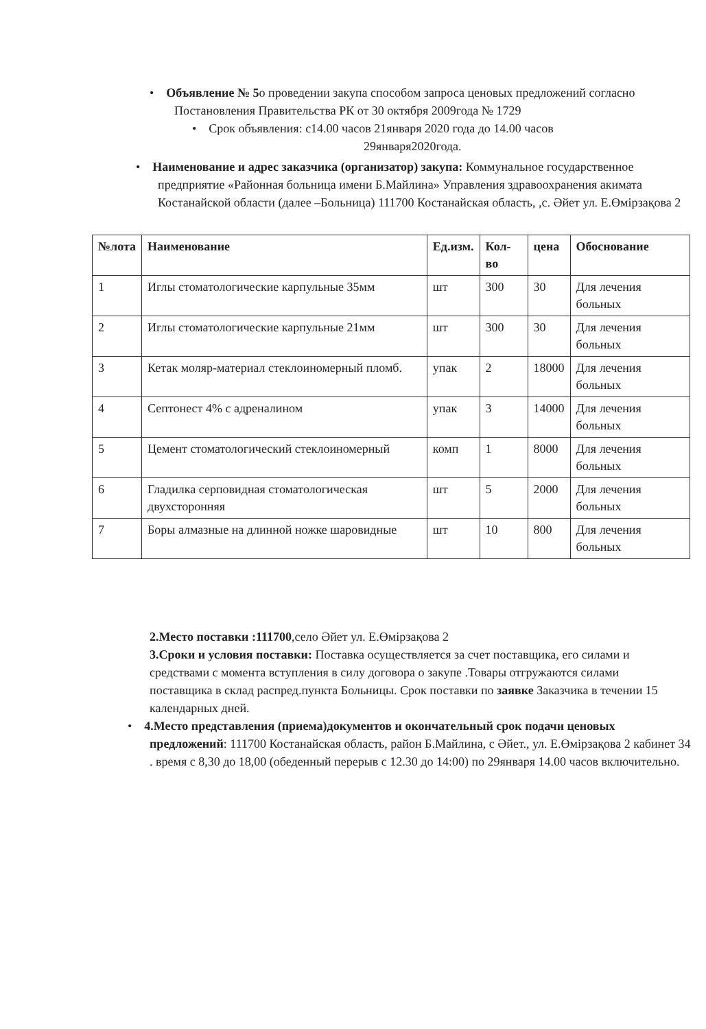• Объявление № 5о проведении закупа способом запроса ценовых предложений согласно Постановления Правительства РК от 30 октября 2009года № 1729
• Срок объявления: с14.00 часов 21января 2020 года до 14.00 часов 29января2020года.
• Наименование и адрес заказчика (организатор) закупа: Коммунальное государственное предприятие «Районная больница имени Б.Майлина» Управления здравоохранения акимата Костанайской области (далее –Больница) 111700 Костанайская область, ,с. Әйет ул. Е.Өмірзақова 2
| №лота | Наименование | Ед.изм. | Кол-во | цена | Обоснование |
| --- | --- | --- | --- | --- | --- |
| 1 | Иглы стоматологические карпульные 35мм | шт | 300 | 30 | Для лечения больных |
| 2 | Иглы стоматологические карпульные 21мм | шт | 300 | 30 | Для лечения больных |
| 3 | Кетак моляр-материал стеклоиномерный пломб. | упак | 2 | 18000 | Для лечения больных |
| 4 | Септонест 4% с адреналином | упак | 3 | 14000 | Для лечения больных |
| 5 | Цемент стоматологический стеклоиномерный | комп | 1 | 8000 | Для лечения больных |
| 6 | Гладилка серповидная стоматологическая двухсторонняя | шт | 5 | 2000 | Для лечения больных |
| 7 | Боры алмазные на длинной ножке шаровидные | шт | 10 | 800 | Для лечения больных |
2.Место поставки :111700,село Әйет ул. Е.Өмірзақова 2
3.Сроки и условия поставки: Поставка осуществляется за счет поставщика, его силами и средствами с момента вступления в силу договора о закупе .Товары отгружаются силами поставщика в склад распред.пункта Больницы. Срок поставки по заявке Заказчика в течении 15 календарных дней.
• 4.Место представления (приема)документов и окончательный срок подачи ценовых предложений: 111700 Костанайская область, район Б.Майлина, с Әйет., ул. Е.Өмірзақова 2 кабинет 34 . время с 8,30 до 18,00 (обеденный перерыв с 12.30 до 14:00) по 29января 14.00 часов включительно.